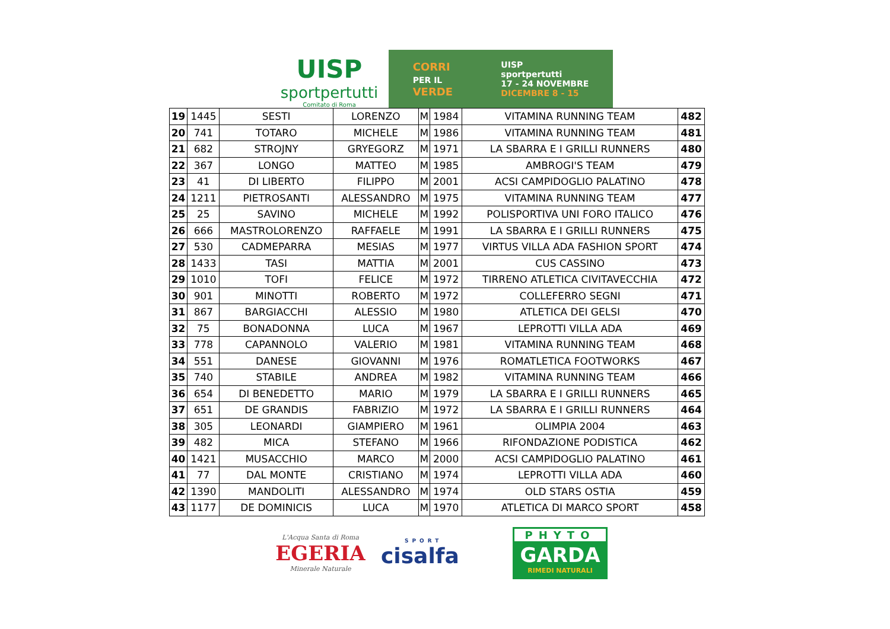UISP
sportpertutti
Comitato di Roma
CORRI
PER IL
VERDE
UISP
sportpertutti
17 - 24 NOVEMBRE
DICEMBRE 8 - 15
| 19 | 1445 | SESTI | LORENZO | M | 1984 | VITAMINA RUNNING TEAM | 482 |
| 20 | 741 | TOTARO | MICHELE | M | 1986 | VITAMINA RUNNING TEAM | 481 |
| 21 | 682 | STROJNY | GRYEGORZ | M | 1971 | LA SBARRA E I GRILLI RUNNERS | 480 |
| 22 | 367 | LONGO | MATTEO | M | 1985 | AMBROGI'S TEAM | 479 |
| 23 | 41 | DI LIBERTO | FILIPPO | M | 2001 | ACSI CAMPIDOGLIO PALATINO | 478 |
| 24 | 1211 | PIETROSANTI | ALESSANDRO | M | 1975 | VITAMINA RUNNING TEAM | 477 |
| 25 | 25 | SAVINO | MICHELE | M | 1992 | POLISPORTIVA UNI FORO ITALICO | 476 |
| 26 | 666 | MASTROLORENZO | RAFFAELE | M | 1991 | LA SBARRA E I GRILLI RUNNERS | 475 |
| 27 | 530 | CADMEPARRA | MESIAS | M | 1977 | VIRTUS VILLA ADA FASHION SPORT | 474 |
| 28 | 1433 | TASI | MATTIA | M | 2001 | CUS CASSINO | 473 |
| 29 | 1010 | TOFI | FELICE | M | 1972 | TIRRENO ATLETICA CIVITAVECCHIA | 472 |
| 30 | 901 | MINOTTI | ROBERTO | M | 1972 | COLLEFERRO SEGNI | 471 |
| 31 | 867 | BARGIACCHI | ALESSIO | M | 1980 | ATLETICA DEI GELSI | 470 |
| 32 | 75 | BONADONNA | LUCA | M | 1967 | LEPROTTI VILLA ADA | 469 |
| 33 | 778 | CAPANNOLO | VALERIO | M | 1981 | VITAMINA RUNNING TEAM | 468 |
| 34 | 551 | DANESE | GIOVANNI | M | 1976 | ROMATLETICA FOOTWORKS | 467 |
| 35 | 740 | STABILE | ANDREA | M | 1982 | VITAMINA RUNNING TEAM | 466 |
| 36 | 654 | DI BENEDETTO | MARIO | M | 1979 | LA SBARRA E I GRILLI RUNNERS | 465 |
| 37 | 651 | DE GRANDIS | FABRIZIO | M | 1972 | LA SBARRA E I GRILLI RUNNERS | 464 |
| 38 | 305 | LEONARDI | GIAMPIERO | M | 1961 | OLIMPIA 2004 | 463 |
| 39 | 482 | MICA | STEFANO | M | 1966 | RIFONDAZIONE PODISTICA | 462 |
| 40 | 1421 | MUSACCHIO | MARCO | M | 2000 | ACSI CAMPIDOGLIO PALATINO | 461 |
| 41 | 77 | DAL MONTE | CRISTIANO | M | 1974 | LEPROTTI VILLA ADA | 460 |
| 42 | 1390 | MANDOLITI | ALESSANDRO | M | 1974 | OLD STARS OSTIA | 459 |
| 43 | 1177 | DE DOMINICIS | LUCA | M | 1970 | ATLETICA DI MARCO SPORT | 458 |
L'Acqua Santa di Roma
EGERIA
Minerale Naturale
SPORT
cisalfa
PHYTO
GARDA
RIMEDI NATURALI